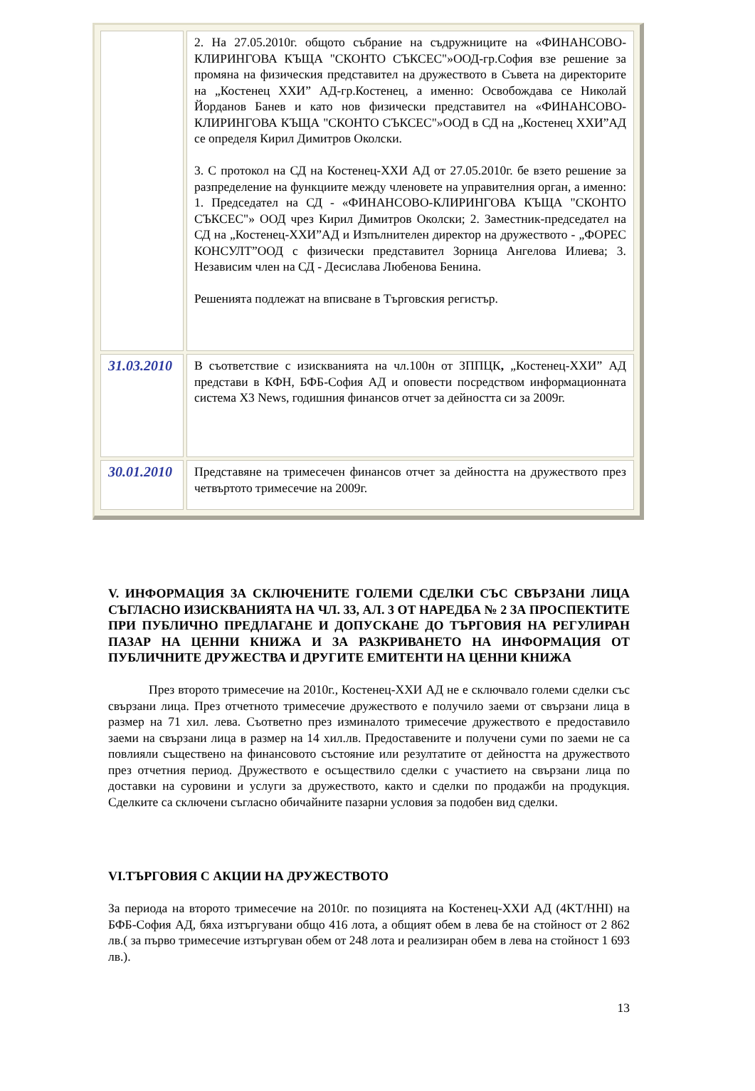| | 2. На 27.05.2010г. общото събрание на съдружниците на «ФИНАНСОВО-КЛИРИНГОВА КЪЩА "СКОНТО СЪКСЕС"»ООД-гр.София взе решение за промяна на физическия представител на дружеството в Съвета на директорите на „Костенец ХХИ” АД-гр.Костенец, а именно: Освобождава се Николай Йорданов Банев и като нов физически представител на «ФИНАНСОВО-КЛИРИНГОВА КЪЩА "СКОНТО СЪКСЕС"»ООД в СД на „Костенец ХХИ”АД се определя Кирил Димитров Околски. 3. С протокол на СД на Костенец-ХХИ АД от 27.05.2010г. бе взето решение за разпределение на функциите между членовете на управителния орган, а именно: 1. Председател на СД - «ФИНАНСОВО-КЛИРИНГОВА КЪЩА "СКОНТО СЪКСЕС"» ООД чрез Кирил Димитров Околски; 2. Заместник-председател на СД на „Костенец-ХХИ”АД и Изпълнителен директор на дружеството - „ФОРЕС КОНСУЛТ”ООД с физически представител Зорница Ангелова Илиева; 3. Независим член на СД - Десислава Любенова Бенина. Решенията подлежат на вписване в Търговския регистър. |
| 31.03.2010 | В съответствие с изискванията на чл.100н от ЗППЦК , „Костенец-ХХИ” АД представи в КФН, БФБ-София АД и оповести посредством информационната система X3 News, годишния финансов отчет за дейността си за 2009г. |
| 30.01.2010 | Представяне на тримесечен финансов отчет за дейността на дружеството през четвъртото тримесечие на 2009г. |
V. ИНФОРМАЦИЯ ЗА СКЛЮЧЕНИТЕ ГОЛЕМИ СДЕЛКИ СЪС СВЪРЗАНИ ЛИЦА СЪГЛАСНО ИЗИСКВАНИЯТА НА ЧЛ. 33, АЛ. 3 ОТ НАРЕДБА № 2 ЗА ПРОСПЕКТИТЕ ПРИ ПУБЛИЧНО ПРЕДЛАГАНЕ И ДОПУСКАНЕ ДО ТЪРГОВИЯ НА РЕГУЛИРАН ПАЗАР НА ЦЕННИ КНИЖА И ЗА РАЗКРИВАНЕТО НА ИНФОРМАЦИЯ ОТ ПУБЛИЧНИТЕ ДРУЖЕСТВА И ДРУГИТЕ ЕМИТЕНТИ НА ЦЕННИ КНИЖА
През второто тримесечие на 2010г., Костенец-ХХИ АД не е сключвало големи сделки със свързани лица. През отчетното тримесечие дружеството е получило заеми от свързани лица в размер на 71 хил. лева. Съответно през изминалото тримесечие дружеството е предоставило заеми на свързани лица в размер на 14 хил.лв. Предоставените и получени суми по заеми не са повлияли съществено на финансовото състояние или резултатите от дейността на дружеството през отчетния период. Дружеството е осъществило сделки с участието на свързани лица по доставки на суровини и услуги за дружеството, както и сделки по продажби на продукция. Сделките са сключени съгласно обичайните пазарни условия за подобен вид сделки.
VI.ТЪРГОВИЯ С АКЦИИ НА ДРУЖЕСТВОТО
За периода на второто тримесечие на 2010г. по позицията на Костенец-ХХИ АД (4KT/HHI) на БФБ-София АД, бяха изтъргувани общо 416 лота, а общият обем в лева бе на стойност от 2 862 лв.( за първо тримесечие изтъргуван обем от 248 лота и реализиран обем в лева на стойност 1 693 лв.).
13